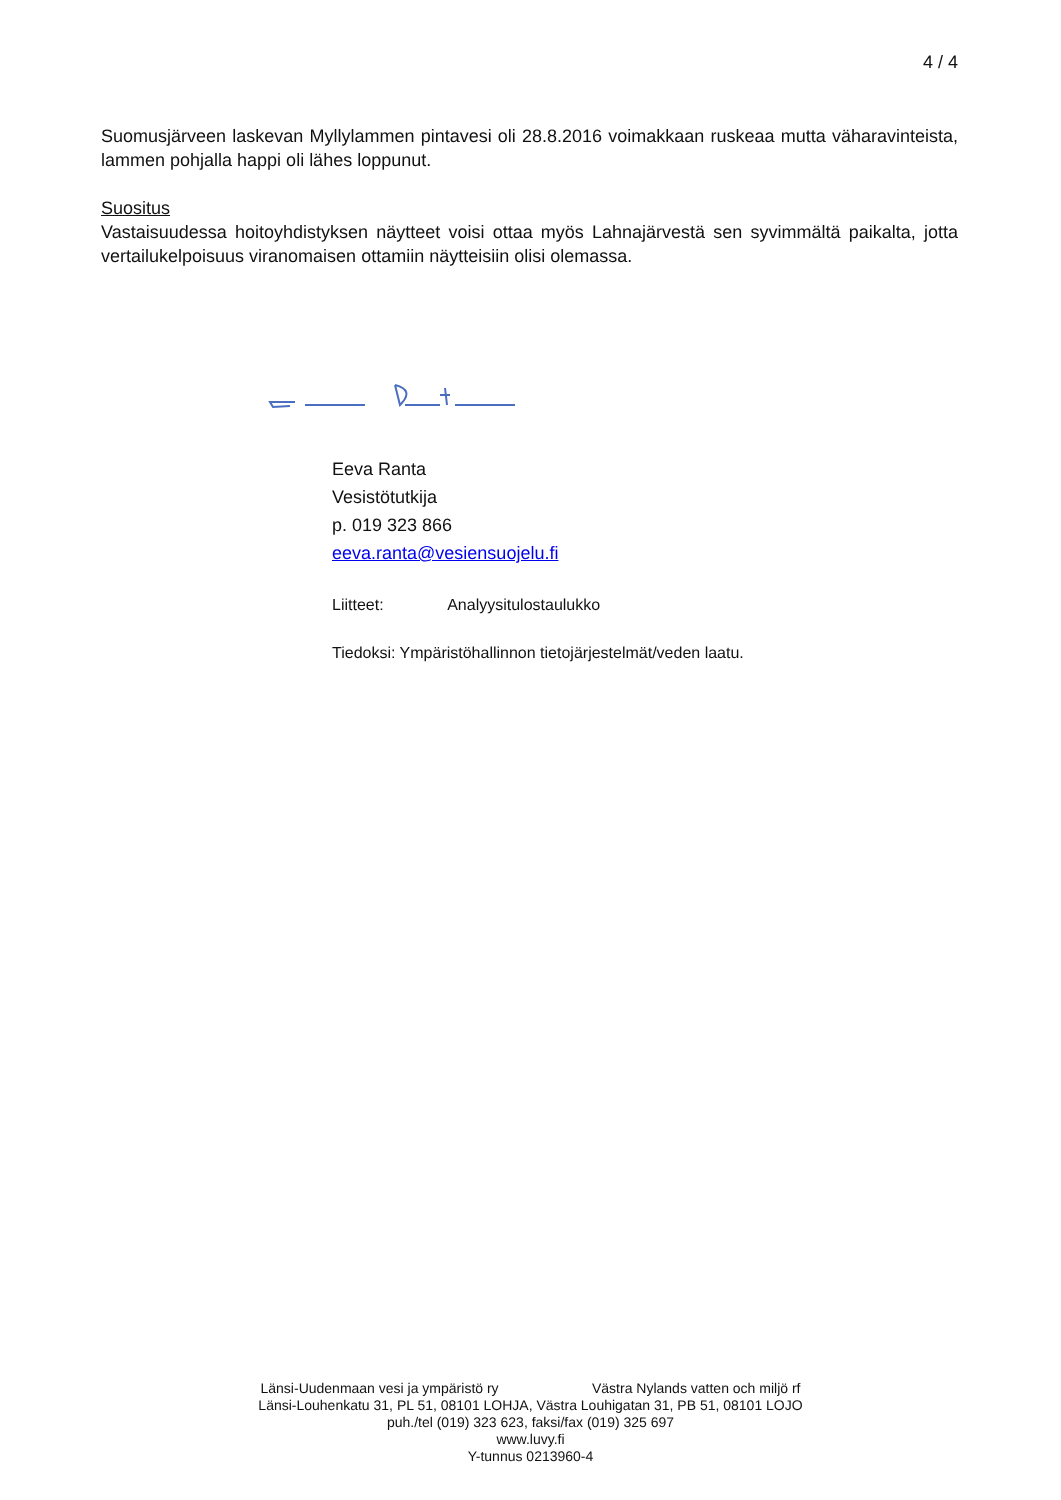4 / 4
Suomusjärveen laskevan Myllylammen pintavesi oli 28.8.2016 voimakkaan ruskeaa mutta väharavinteista, lammen pohjalla happi oli lähes loppunut.
Suositus
Vastaisuudessa hoitoyhdistyksen näytteet voisi ottaa myös Lahnajärvestä sen syvimmältä paikalta, jotta vertailukelpoisuus viranomaisen ottamiin näytteisiin olisi olemassa.
Eeva Ranta
Vesistötutkija
p. 019 323 866
eeva.ranta@vesiensuojelu.fi
Liitteet: Analyysitulostaulukko
Tiedoksi: Ympäristöhallinnon tietojärjestelmät/veden laatu.
Länsi-Uudenmaan vesi ja ympäristö ry Västra Nylands vatten och miljö rf
Länsi-Louhenkatu 31, PL 51, 08101 LOHJA, Västra Louhigatan 31, PB 51, 08101 LOJO
puh./tel (019) 323 623, faksi/fax (019) 325 697
www.luvy.fi
Y-tunnus 0213960-4